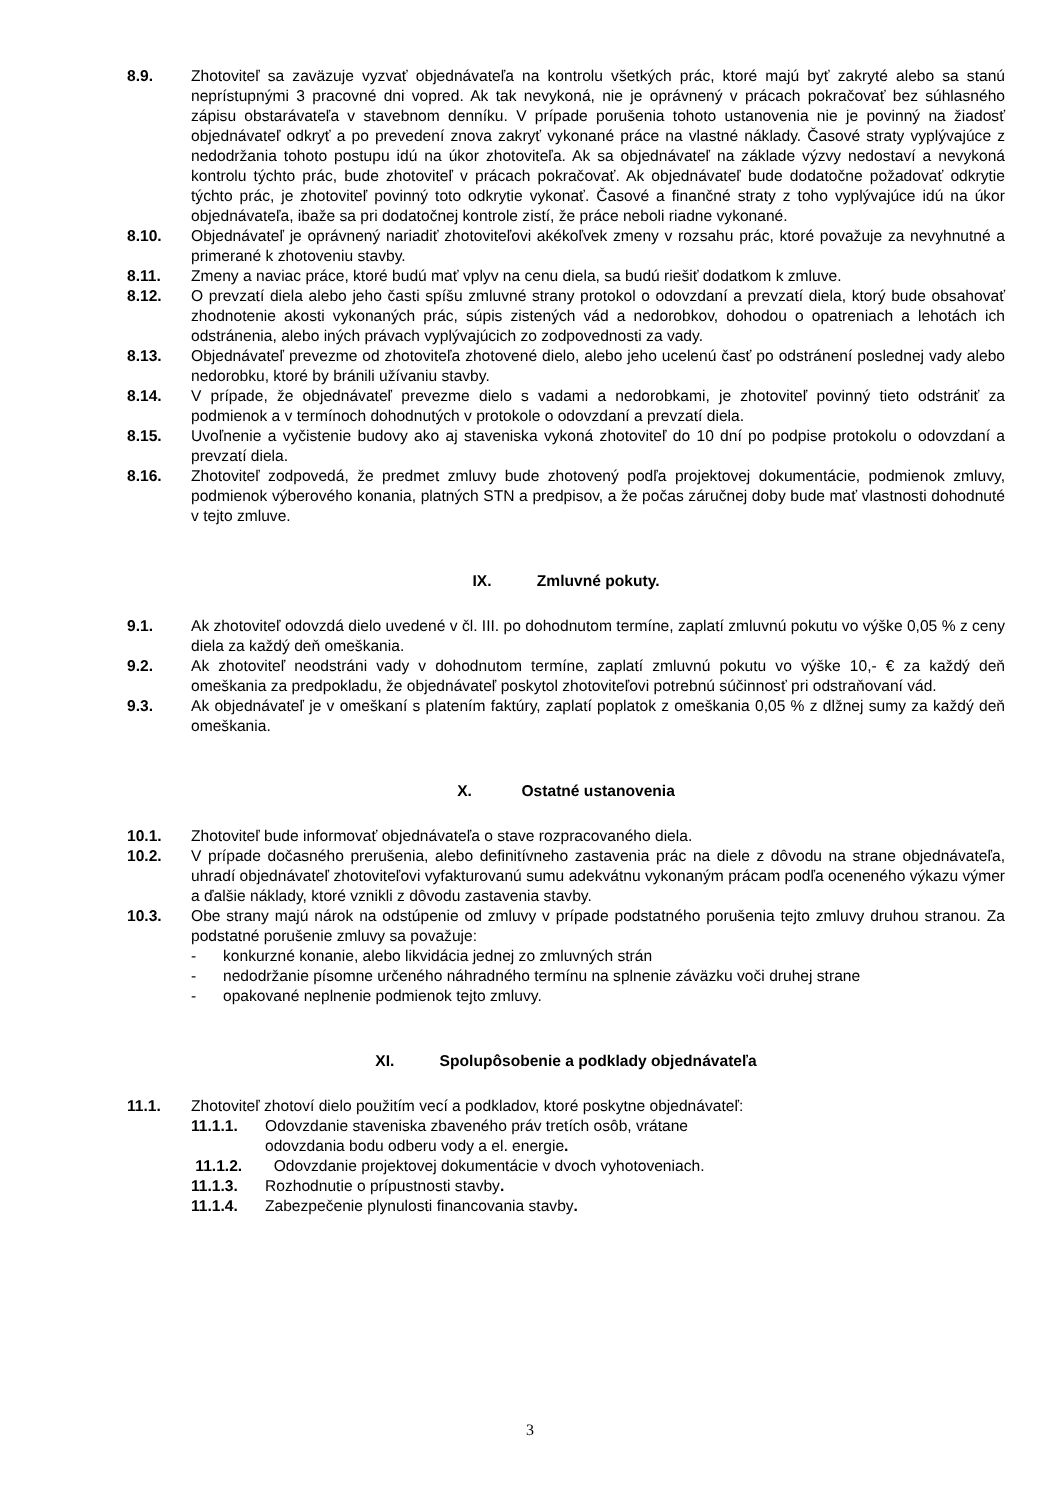8.9. Zhotoviteľ sa zaväzuje vyzvať objednávateľa na kontrolu všetkých prác, ktoré majú byť zakryté alebo sa stanú neprístupnými 3 pracovné dni vopred. Ak tak nevykoná, nie je oprávnený v prácach pokračovať bez súhlasného zápisu obstarávateľa v stavebnom denníku. V prípade porušenia tohoto ustanovenia nie je povinný na žiadosť objednávateľ odkryť a po prevedení znova zakryť vykonané práce na vlastné náklady. Časové straty vyplývajúce z nedodržania tohoto postupu idú na úkor zhotoviteľa. Ak sa objednávateľ na základe výzvy nedostaví a nevykoná kontrolu týchto prác, bude zhotoviteľ v prácach pokračovať. Ak objednávateľ bude dodatočne požadovať odkrytie týchto prác, je zhotoviteľ povinný toto odkrytie vykonať. Časové a finančné straty z toho vyplývajúce idú na úkor objednávateľa, ibaže sa pri dodatočnej kontrole zistí, že práce neboli riadne vykonané.
8.10. Objednávateľ je oprávnený nariadiť zhotoviteľovi akékoľvek zmeny v rozsahu prác, ktoré považuje za nevyhnutné a primerané k zhotoveniu stavby.
8.11. Zmeny a naviac práce, ktoré budú mať vplyv na cenu diela, sa budú riešiť dodatkom k zmluve.
8.12. O prevzatí diela alebo jeho časti spíšu zmluvné strany protokol o odovzdaní a prevzatí diela, ktorý bude obsahovať zhodnotenie akosti vykonaných prác, súpis zistených vád a nedorobkov, dohodou o opatreniach a lehotách ich odstránenia, alebo iných právach vyplývajúcich zo zodpovednosti za vady.
8.13. Objednávateľ prevezme od zhotoviteľa zhotovené dielo, alebo jeho ucelenú časť po odstránení poslednej vady alebo nedorobku, ktoré by bránili užívaniu stavby.
8.14. V prípade, že objednávateľ prevezme dielo s vadami a nedorobkami, je zhotoviteľ povinný tieto odstrániť za podmienok a v termínoch dohodnutých v protokole o odovzdaní a prevzatí diela.
8.15. Uvoľnenie a vyčistenie budovy ako aj staveniska vykoná zhotoviteľ do 10 dní po podpise protokolu o odovzdaní a prevzatí diela.
8.16. Zhotoviteľ zodpovedá, že predmet zmluvy bude zhotovený podľa projektovej dokumentácie, podmienok zmluvy, podmienok výberového konania, platných STN a predpisov, a že počas záručnej doby bude mať vlastnosti dohodnuté v tejto zmluve.
IX. Zmluvné pokuty.
9.1. Ak zhotoviteľ odovzdá dielo uvedené v čl. III. po dohodnutom termíne, zaplatí zmluvnú pokutu vo výške 0,05 % z ceny diela za každý deň omeškania.
9.2. Ak zhotoviteľ neodstráni vady v dohodnutom termíne, zaplatí zmluvnú pokutu vo výške 10,- € za každý deň omeškania za predpokladu, že objednávateľ poskytol zhotoviteľovi potrebnú súčinnosť pri odstraňovaní vád.
9.3. Ak objednávateľ je v omeškaní s platením faktúry, zaplatí poplatok z omeškania 0,05 % z dlžnej sumy za každý deň omeškania.
X. Ostatné ustanovenia
10.1. Zhotoviteľ bude informovať objednávateľa o stave rozpracovaného diela.
10.2. V prípade dočasného prerušenia, alebo definitívneho zastavenia prác na diele z dôvodu na strane objednávateľa, uhradí objednávateľ zhotoviteľovi vyfakturovanú sumu adekvátnu vykonaným prácam podľa oceneného výkazu výmer a ďalšie náklady, ktoré vznikli z dôvodu zastavenia stavby.
10.3. Obe strany majú nárok na odstúpenie od zmluvy v prípade podstatného porušenia tejto zmluvy druhou stranou. Za podstatné porušenie zmluvy sa považuje:
- konkurzné konanie, alebo likvidácia jednej zo zmluvných strán
- nedodržanie písomne určeného náhradného termínu na splnenie záväzku voči druhej strane
- opakované neplnenie podmienok tejto zmluvy.
XI. Spolupôsobenie a podklady objednávateľa
11.1. Zhotoviteľ zhotoví dielo použitím vecí a podkladov, ktoré poskytne objednávateľ:
11.1.1. Odovzdanie staveniska zbaveného práv tretích osôb, vrátane
odovzdania bodu odberu vody a el. energie.
11.1.2. Odovzdanie projektovej dokumentácie v dvoch vyhotoveniach.
11.1.3. Rozhodnutie o prípustnosti stavby.
11.1.4. Zabezpečenie plynulosti financovania stavby.
3